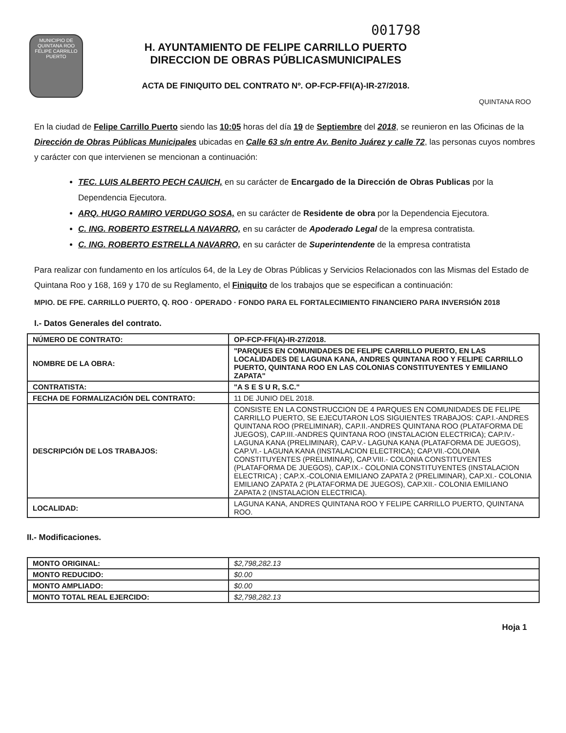001798
MUNICIPIO DE QUINTANA ROO FELIPE CARRILLO PUERTO
H. AYUNTAMIENTO DE FELIPE CARRILLO PUERTO
DIRECCION DE OBRAS PÚBLICASMUNICIPALES
ACTA DE FINIQUITO DEL CONTRATO Nº. OP-FCP-FFI(A)-IR-27/2018.
QUINTANA ROO
En la ciudad de Felipe Carrillo Puerto siendo las 10:05 horas del día 19 de Septiembre del 2018, se reunieron en las Oficinas de la Dirección de Obras Públicas Municipales ubicadas en Calle 63 s/n entre Av. Benito Juárez y calle 72, las personas cuyos nombres y carácter con que intervienen se mencionan a continuación:
TEC. LUIS ALBERTO PECH CAUICH, en su carácter de Encargado de la Dirección de Obras Publicas por la Dependencia Ejecutora.
ARQ. HUGO RAMIRO VERDUGO SOSA, en su carácter de Residente de obra por la Dependencia Ejecutora.
C. ING. ROBERTO ESTRELLA NAVARRO, en su carácter de Apoderado Legal de la empresa contratista.
C. ING. ROBERTO ESTRELLA NAVARRO, en su carácter de Superintendente de la empresa contratista
Para realizar con fundamento en los artículos 64, de la Ley de Obras Públicas y Servicios Relacionados con las Mismas del Estado de Quintana Roo y 168, 169 y 170 de su Reglamento, el Finiquito de los trabajos que se especifican a continuación:
MPIO. DE FPE. CARRILLO PUERTO, Q. ROO · OPERADO · FONDO PARA EL FORTALECIMIENTO FINANCIERO PARA INVERSIÓN 2018
I.- Datos Generales del contrato.
| NÚMERO DE CONTRATO: | OP-FCP-FFI(A)-IR-27/2018. |
| NOMBRE DE LA OBRA: | "PARQUES EN COMUNIDADES DE FELIPE CARRILLO PUERTO, EN LAS LOCALIDADES DE LAGUNA KANA, ANDRES QUINTANA ROO Y FELIPE CARRILLO PUERTO, QUINTANA ROO EN LAS COLONIAS CONSTITUYENTES Y EMILIANO ZAPATA" |
| CONTRATISTA: | "A S E S U R, S.C." |
| FECHA DE FORMALIZACIÓN DEL CONTRATO: | 11 DE JUNIO DEL 2018. |
| DESCRIPCIÓN DE LOS TRABAJOS: | CONSISTE EN LA CONSTRUCCION DE 4 PARQUES EN COMUNIDADES DE FELIPE CARRILLO PUERTO, SE EJECUTARON LOS SIGUIENTES TRABAJOS: CAP.I.-ANDRES QUINTANA ROO (PRELIMINAR), CAP.II.-ANDRES QUINTANA ROO (PLATAFORMA DE JUEGOS), CAP.III.-ANDRES QUINTANA ROO (INSTALACION ELECTRICA); CAP.IV.-LAGUNA KANA (PRELIMINAR), CAP.V.- LAGUNA KANA (PLATAFORMA DE JUEGOS), CAP.VI.- LAGUNA KANA (INSTALACION ELECTRICA); CAP.VII.-COLONIA CONSTITUYENTES (PRELIMINAR), CAP.VIII.- COLONIA CONSTITUYENTES (PLATAFORMA DE JUEGOS), CAP.IX.- COLONIA CONSTITUYENTES (INSTALACION ELECTRICA) ; CAP.X.-COLONIA EMILIANO ZAPATA 2 (PRELIMINAR), CAP.XI.- COLONIA EMILIANO ZAPATA 2 (PLATAFORMA DE JUEGOS), CAP.XII.- COLONIA EMILIANO ZAPATA 2 (INSTALACION ELECTRICA). |
| LOCALIDAD: | LAGUNA KANA, ANDRES QUINTANA ROO Y FELIPE CARRILLO PUERTO, QUINTANA ROO. |
II.- Modificaciones.
| MONTO ORIGINAL: | $2,798,282.13 |
| MONTO REDUCIDO: | $0.00 |
| MONTO AMPLIADO: | $0.00 |
| MONTO TOTAL REAL EJERCIDO: | $2,798,282.13 |
Hoja 1